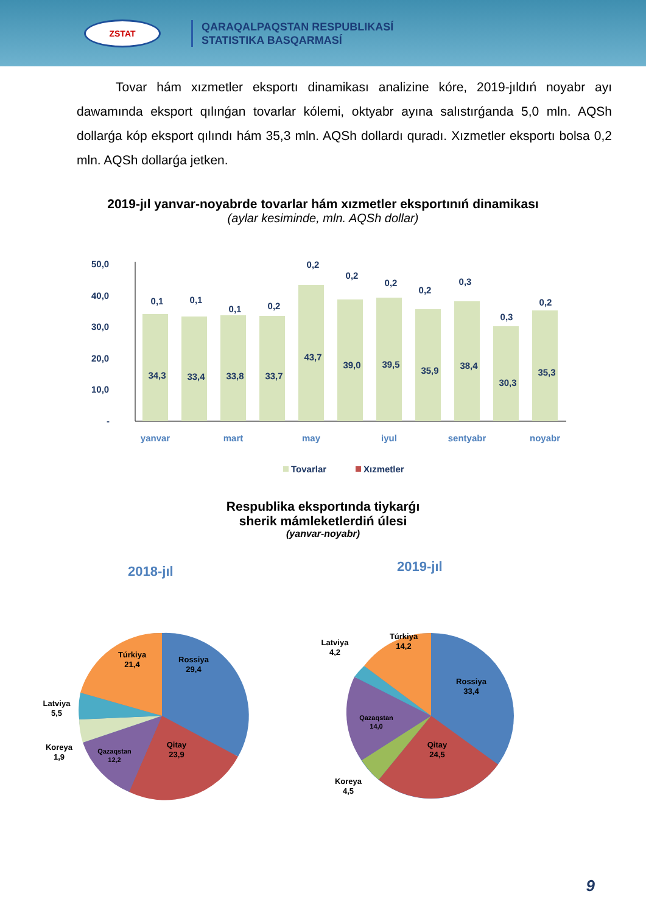ZSTAT
QARAQALPAQSTAN RESPUBLIKASÍ
STATISTIKA BASQARMASÍ
Tovar hám xızmetler eksportı dinamikası analizine kóre, 2019-jıldıń noyabr ayı dawamında eksport qılınǵan tovarlar kólemi, oktyabr ayına salıstırǵanda 5,0 mln. AQSh dollarǵa kóp eksport qılındı hám 35,3 mln. AQSh dollardı quradı. Xızmetler eksportı bolsa 0,2 mln. AQSh dollarǵa jetken.
2019-jıl yanvar-noyabrde tovarlar hám xızmetler eksportınıń dinamikası
(aylar kesiminde, mln. AQSh dollar)
50,0
40,0
30,0
20,0
10,0
-
0,1
0,1
0,1
0,2
0,2
0,2
0,2
0,2
0,3
0,3
0,2
34,3
33,4
33,8
33,7
43,7
39,0
39,5
35,9
38,4
30,3
35,3
yanvar
mart
may
iyul
sentyabr
noyabr
Tovarlar
Xızmetler
Respublika eksportında tiykarǵı
sherik mámleketlerdiń úlesi
(yanvar-noyabr)
2018-jıl
2019-jıl
Rossiya
29,4
Qitay
23,9
Qazaqstan
12,2
Túrkiya
21,4
Latviya
5,5
Koreya
1,9
Rossiya
33,4
Qitay
24,5
Qazaqstan
14,0
Túrkiya
14,2
Latviya
4,2
Koreya
4,5
9